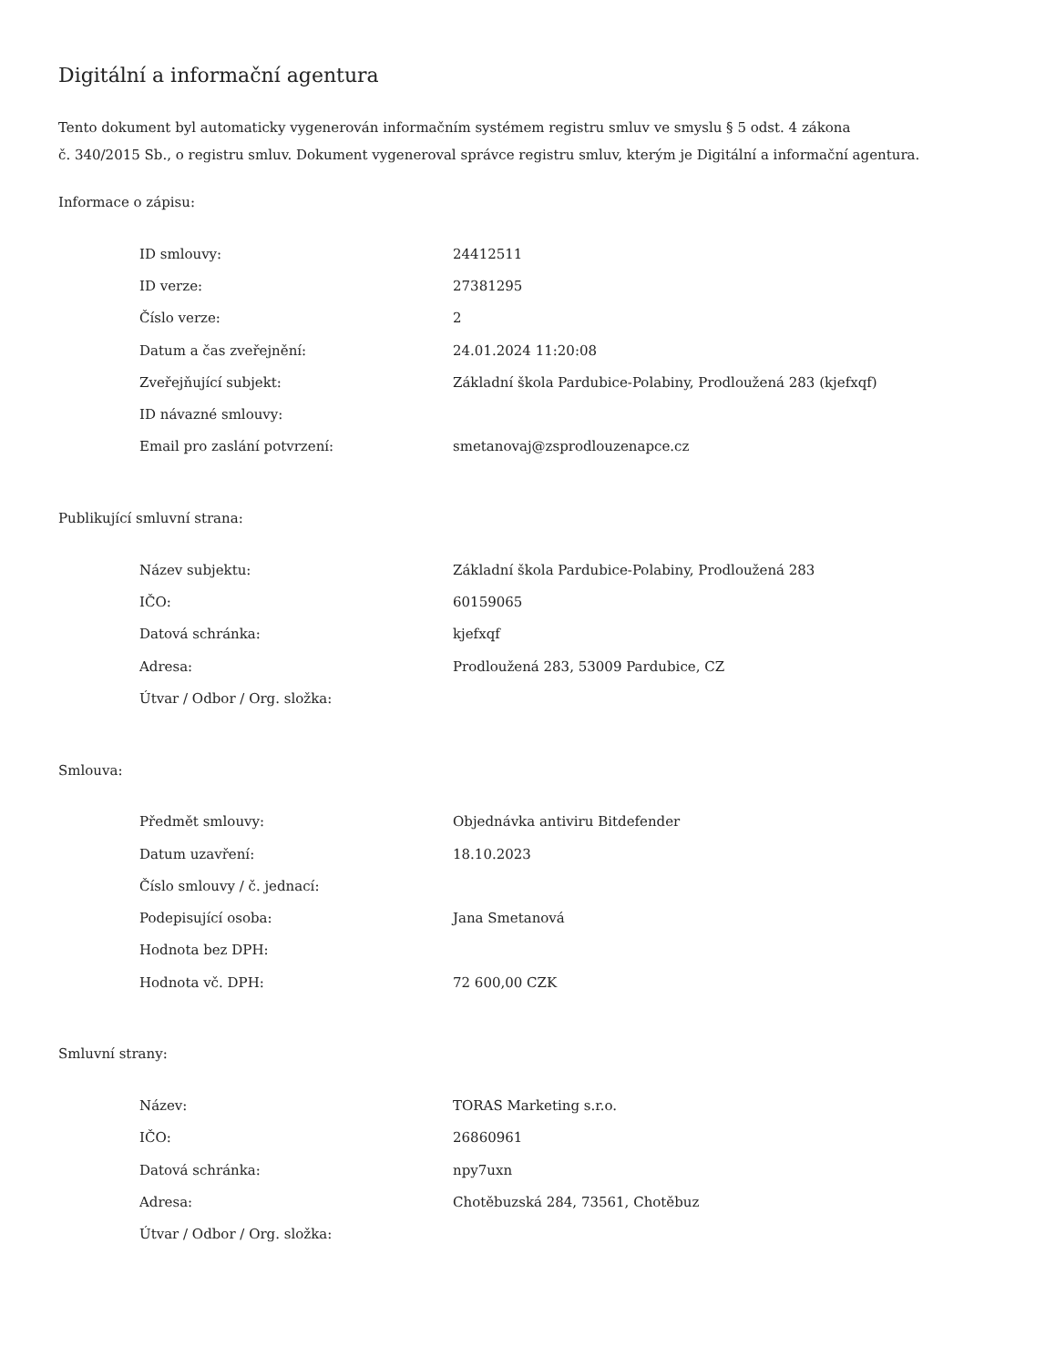Digitální a informační agentura
Tento dokument byl automaticky vygenerován informačním systémem registru smluv ve smyslu § 5 odst. 4 zákona
č. 340/2015 Sb., o registru smluv. Dokument vygeneroval správce registru smluv, kterým je Digitální a informační agentura.
Informace o zápisu:
| ID smlouvy: | 24412511 |
| ID verze: | 27381295 |
| Číslo verze: | 2 |
| Datum a čas zveřejnění: | 24.01.2024 11:20:08 |
| Zveřejňující subjekt: | Základní škola Pardubice-Polabiny, Prodloužená 283 (kjefxqf) |
| ID návazné smlouvy: | |
| Email pro zaslání potvrzení: | smetanovaj@zsprodlouzenapce.cz |
Publikující smluvní strana:
| Název subjektu: | Základní škola Pardubice-Polabiny, Prodloužená 283 |
| IČO: | 60159065 |
| Datová schránka: | kjefxqf |
| Adresa: | Prodloužená 283, 53009 Pardubice, CZ |
| Útvar / Odbor / Org. složka: | |
Smlouva:
| Předmět smlouvy: | Objednávka antiviru Bitdefender |
| Datum uzavření: | 18.10.2023 |
| Číslo smlouvy / č. jednací: | |
| Podepisující osoba: | Jana Smetanová |
| Hodnota bez DPH: | |
| Hodnota vč. DPH: | 72 600,00 CZK |
Smluvní strany:
| Název: | TORAS Marketing s.r.o. |
| IČO: | 26860961 |
| Datová schránka: | npy7uxn |
| Adresa: | Chotěbuzská 284, 73561, Chotěbuz |
| Útvar / Odbor / Org. složka: | |